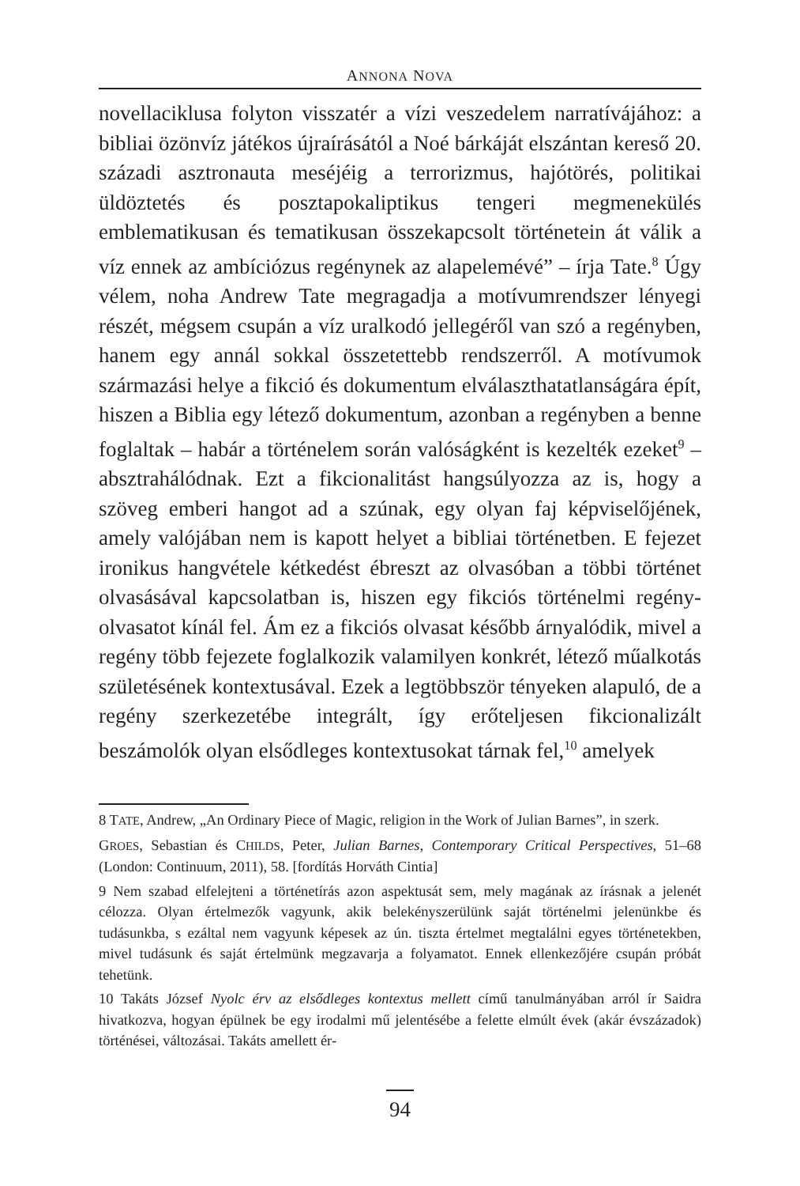ANNONA NOVA
novellaciklusa folyton visszatér a vízi veszedelem narratívájához: a bibliai özönvíz játékos újraírásától a Noé bárkáját elszántan kereső 20. századi asztronauta meséjéig a terrorizmus, hajótörés, politikai üldöztetés és posztapokaliptikus tengeri megmenekülés emblematikusan és tematikusan összekapcsolt történetein át válik a víz ennek az ambíciózus regénynek az alapelemévé” – írja Tate.<sup>8</sup> Úgy vélem, noha Andrew Tate megragadja a motívumrendszer lényegi részét, mégsem csupán a víz uralkodó jellegéről van szó a regényben, hanem egy annál sokkal összetettebb rendszerről. A motívumok származási helye a fikció és dokumentum elválaszthatatlanságára épít, hiszen a Biblia egy létező dokumentum, azonban a regényben a benne foglaltak – habár a történelem során valóságként is kezelték ezeket<sup>9</sup> – absztrahálódnak. Ezt a fikcionalitást hangsúlyozza az is, hogy a szöveg emberi hangot ad a szúnak, egy olyan faj képviselőjének, amely valójában nem is kapott helyet a bibliai történetben. E fejezet ironikus hangvétele kétkedést ébreszt az olvasóban a többi történet olvasásával kapcsolatban is, hiszen egy fikciós történelmi regény-olvasatot kínál fel. Ám ez a fikciós olvasat később árnyalódik, mivel a regény több fejezete foglalkozik valamilyen konkrét, létező műalkotás születésének kontextusával. Ezek a legtöbbször tényeken alapuló, de a regény szerkezetébe integrált, így erőteljesen fikcionalizált beszámolók olyan elsődleges kontextusokat tárnak fel,<sup>10</sup> amelyek
8 TATE, Andrew, „An Ordinary Piece of Magic, religion in the Work of Julian Barnes”, in szerk.
GROES, Sebastian és CHILDS, Peter, Julian Barnes, Contemporary Critical Perspectives, 51–68 (London: Continuum, 2011), 58. [fordítás Horváth Cintia]
9 Nem szabad elfelejteni a történetírás azon aspektusát sem, mely magának az írásnak a jelenét célozza. Olyan értelmezők vagyunk, akik belekényszerülünk saját történelmi jelenünkbe és tudásunkba, s ezáltal nem vagyunk képesek az ún. tiszta értelmet megtalálni egyes történetekben, mivel tudásunk és saját értelmünk megzavarja a folyamatot. Ennek ellenkezőjére csupán próbát tehetünk.
10 Takáts József Nyolc érv az elsődleges kontextus mellett című tanulmányában arról ír Saidra hivatkozva, hogyan épülnek be egy irodalmi mű jelentésébe a felette elmúlt évek (akár évszázadok) történései, változásai. Takáts amellett ér-
94